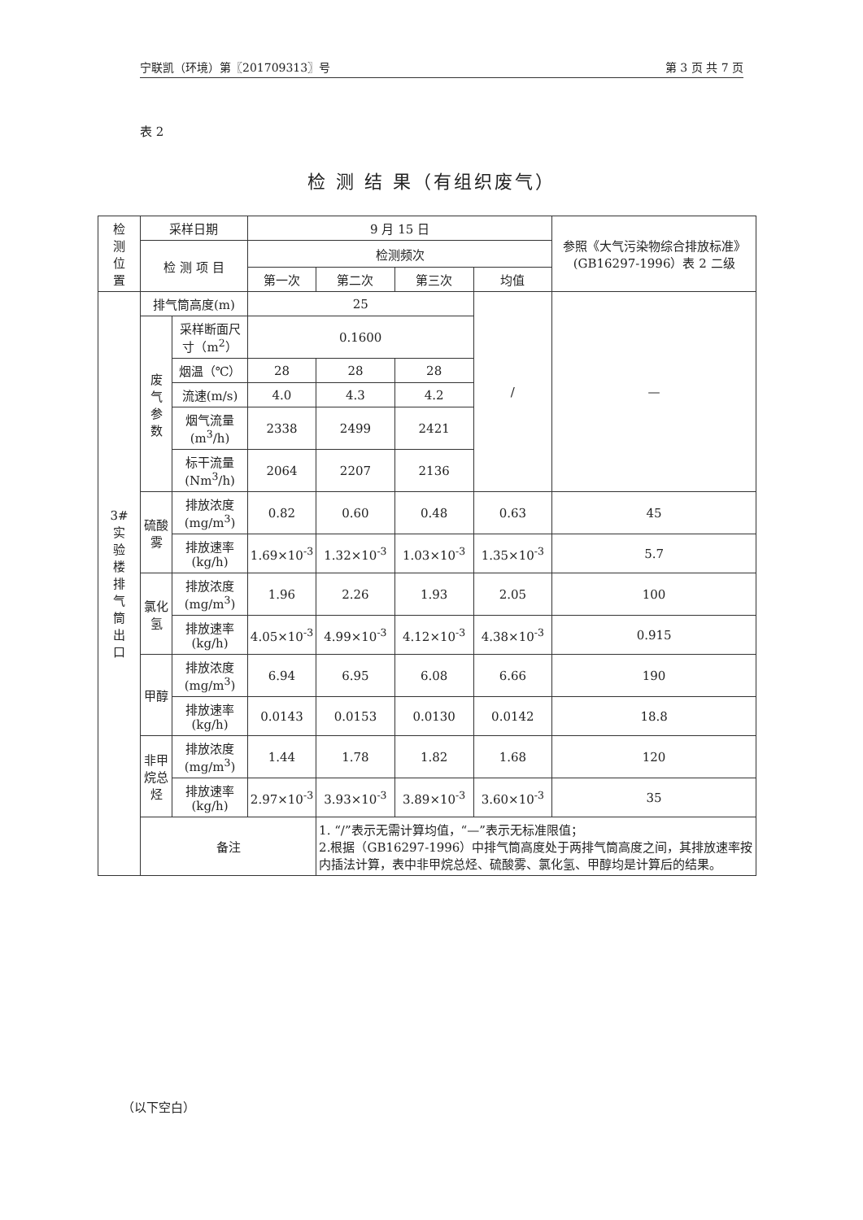宁联凯（环境）第〖201709313〗号 第 3 页 共 7 页
表 2
检 测 结 果（有组织废气）
| 检 测 位 置 | 采样日期 | | 9 月 15 日 | | | | 参照《大气污染物综合排放标准》(GB16297-1996）表 2 二级 |
| --- | --- | --- | --- | --- | --- | --- | --- |
| | 检 测 项 目 | | 检测频次 | | | | |
| | | | 第一次 | 第二次 | 第三次 | 均值 | |
| 3# 实 验 楼 排 气 筒 出 口 | 排气筒高度(m) | | 25 | | | / | — |
| | 废 气 参 数 | 采样断面尺寸（m<sup>2</sup>） | 0.1600 | | | | |
| | | 烟温（℃） | 28 | 28 | 28 | | |
| | | 流速(m/s) | 4.0 | 4.3 | 4.2 | | |
| | | 烟气流量(m<sup>3</sup>/h) | 2338 | 2499 | 2421 | | |
| | | 标干流量(Nm<sup>3</sup>/h) | 2064 | 2207 | 2136 | | |
| | 硫酸雾 | 排放浓度(mg/m<sup>3</sup>) | 0.82 | 0.60 | 0.48 | 0.63 | 45 |
| | | 排放速率(kg/h) | 1.69×10<sup>-3</sup> | 1.32×10<sup>-3</sup> | 1.03×10<sup>-3</sup> | 1.35×10<sup>-3</sup> | 5.7 |
| | 氯化氢 | 排放浓度(mg/m<sup>3</sup>) | 1.96 | 2.26 | 1.93 | 2.05 | 100 |
| | | 排放速率(kg/h) | 4.05×10<sup>-3</sup> | 4.99×10<sup>-3</sup> | 4.12×10<sup>-3</sup> | 4.38×10<sup>-3</sup> | 0.915 |
| | 甲醇 | 排放浓度(mg/m<sup>3</sup>) | 6.94 | 6.95 | 6.08 | 6.66 | 190 |
| | | 排放速率(kg/h) | 0.0143 | 0.0153 | 0.0130 | 0.0142 | 18.8 |
| | 非甲烷总烃 | 排放浓度(mg/m<sup>3</sup>) | 1.44 | 1.78 | 1.82 | 1.68 | 120 |
| | | 排放速率(kg/h) | 2.97×10<sup>-3</sup> | 3.93×10<sup>-3</sup> | 3.89×10<sup>-3</sup> | 3.60×10<sup>-3</sup> | 35 |
| | 备注 | | | 1. “/”表示无需计算均值，“—”表示无标准限值； 2.根据（GB16297-1996）中排气筒高度处于两排气筒高度之间，其排放速率按内插法计算，表中非甲烷总烃、硫酸雾、氯化氢、甲醇均是计算后的结果。 | | | |
（以下空白）